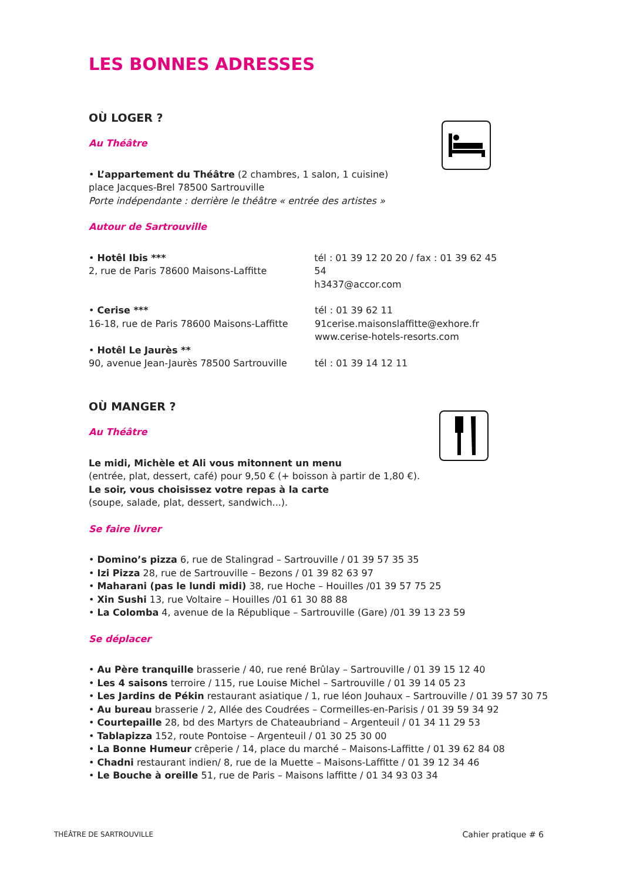LES BONNES ADRESSES
OÙ LOGER ?
Au Théâtre
• L’appartement du Théâtre (2 chambres, 1 salon, 1 cuisine)
place Jacques-Brel 78500 Sartrouville
Porte indépendante : derrière le théâtre « entrée des artistes »
Autour de Sartrouville
• Hotêl Ibis ***
2, rue de Paris 78600 Maisons-Laffitte
tél : 01 39 12 20 20 / fax : 01 39 62 45 54
h3437@accor.com
• Cerise ***
16-18, rue de Paris 78600 Maisons-Laffitte
tél : 01 39 62 11
91cerise.maisonslaffitte@exhore.fr
www.cerise-hotels-resorts.com
• Hotêl Le Jaurès **
90, avenue Jean-Jaurès 78500 Sartrouville
tél : 01 39 14 12 11
OÙ MANGER ?
Au Théâtre
Le midi, Michèle et Ali vous mitonnent un menu
(entrée, plat, dessert, café) pour 9,50 € (+ boisson à partir de 1,80 €).
Le soir, vous choisissez votre repas à la carte
(soupe, salade, plat, dessert, sandwich...).
Se faire livrer
• Domino’s pizza 6, rue de Stalingrad – Sartrouville / 01 39 57 35 35
• Izi Pizza 28, rue de Sartrouville – Bezons / 01 39 82 63 97
• Maharani (pas le lundi midi) 38, rue Hoche – Houilles /01 39 57 75 25
• Xin Sushi 13, rue Voltaire – Houilles /01 61 30 88 88
• La Colomba 4, avenue de la République – Sartrouville (Gare) /01 39 13 23 59
Se déplacer
• Au Père tranquille brasserie / 40, rue rené Brûlay – Sartrouville / 01 39 15 12 40
• Les 4 saisons terroire / 115, rue Louise Michel – Sartrouville / 01 39 14 05 23
• Les Jardins de Pékin restaurant asiatique / 1, rue léon Jouhaux – Sartrouville / 01 39 57 30 75
• Au bureau brasserie / 2, Allée des Coudrées – Cormeilles-en-Parisis / 01 39 59 34 92
• Courtepaille 28, bd des Martyrs de Chateaubriand – Argenteuil / 01 34 11 29 53
• Tablapizza 152, route Pontoise – Argenteuil / 01 30 25 30 00
• La Bonne Humeur crêperie / 14, place du marché – Maisons-Laffitte / 01 39 62 84 08
• Chadni restaurant indien/ 8, rue de la Muette – Maisons-Laffitte / 01 39 12 34 46
• Le Bouche à oreille 51, rue de Paris – Maisons laffitte / 01 34 93 03 34
THÉÂTRE DE SARTROUVILLE Cahier pratique # 6